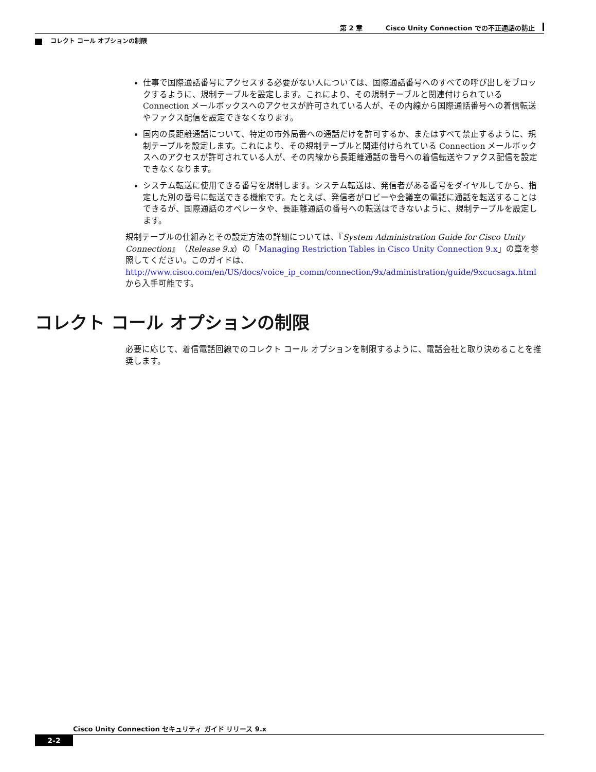第 2 章 Cisco Unity Connection での不正通話の防止
コレクト コール オプションの制限
仕事で国際通話番号にアクセスする必要がない人については、国際通話番号へのすべての呼び出しをブロックするように、規制テーブルを設定します。これにより、その規制テーブルと関連付けられている Connection メールボックスへのアクセスが許可されている人が、その内線から国際通話番号への着信転送やファクス配信を設定できなくなります。
国内の長距離通話について、特定の市外局番への通話だけを許可するか、またはすべて禁止するように、規制テーブルを設定します。これにより、その規制テーブルと関連付けられている Connection メールボックスへのアクセスが許可されている人が、その内線から長距離通話の番号への着信転送やファクス配信を設定できなくなります。
システム転送に使用できる番号を規制します。システム転送は、発信者がある番号をダイヤルしてから、指定した別の番号に転送できる機能です。たとえば、発信者がロビーや会議室の電話に通話を転送することはできるが、国際通話のオペレータや、長距離通話の番号への転送はできないように、規制テーブルを設定します。
規制テーブルの仕組みとその設定方法の詳細については、『System Administration Guide for Cisco Unity Connection』（Release 9.x）の「Managing Restriction Tables in Cisco Unity Connection 9.x」の章を参照してください。このガイドは、
http://www.cisco.com/en/US/docs/voice_ip_comm/connection/9x/administration/guide/9xcucsagx.html
から入手可能です。
コレクト コール オプションの制限
必要に応じて、着信電話回線でのコレクト コール オプションを制限するように、電話会社と取り決めることを推奨します。
Cisco Unity Connection セキュリティ ガイド リリース 9.x
2-2